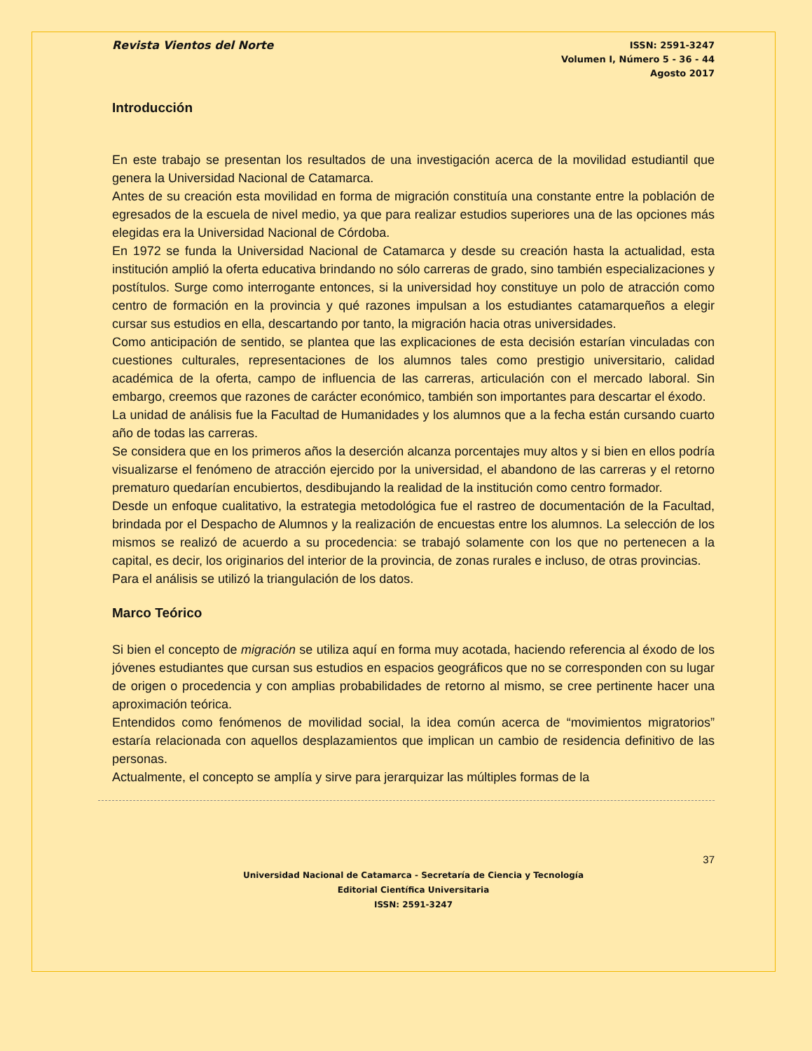Revista Vientos del Norte
ISSN: 2591-3247
Volumen I, Número 5 - 36 - 44
Agosto 2017
Introducción
En este trabajo se presentan los resultados de una investigación acerca de la movilidad estudiantil que genera la Universidad Nacional de Catamarca.
Antes de su creación esta movilidad en forma de migración constituía una constante entre la población de egresados de la escuela de nivel medio, ya que para realizar estudios superiores una de las opciones más elegidas era la Universidad Nacional de Córdoba.
En 1972 se funda la Universidad Nacional de Catamarca y desde su creación hasta la actualidad, esta institución amplió la oferta educativa brindando no sólo carreras de grado, sino también especializaciones y postítulos. Surge como interrogante entonces, si la universidad hoy constituye un polo de atracción como centro de formación en la provincia y qué razones impulsan a los estudiantes catamarqueños a elegir cursar sus estudios en ella, descartando por tanto, la migración hacia otras universidades.
Como anticipación de sentido, se plantea que las explicaciones de esta decisión estarían vinculadas con cuestiones culturales, representaciones de los alumnos tales como prestigio universitario, calidad académica de la oferta, campo de influencia de las carreras, articulación con el mercado laboral. Sin embargo, creemos que razones de carácter económico, también son importantes para descartar el éxodo.
La unidad de análisis fue la Facultad de Humanidades y los alumnos que a la fecha están cursando cuarto año de todas las carreras.
Se considera que en los primeros años la deserción alcanza porcentajes muy altos y si bien en ellos podría visualizarse el fenómeno de atracción ejercido por la universidad, el abandono de las carreras y el retorno prematuro quedarían encubiertos, desdibujando la realidad de la institución como centro formador.
Desde un enfoque cualitativo, la estrategia metodológica fue el rastreo de documentación de la Facultad, brindada por el Despacho de Alumnos y la realización de encuestas entre los alumnos. La selección de los mismos se realizó de acuerdo a su procedencia: se trabajó solamente con los que no pertenecen a la capital, es decir, los originarios del interior de la provincia, de zonas rurales e incluso, de otras provincias.
Para el análisis se utilizó la triangulación de los datos.
Marco Teórico
Si bien el concepto de migración se utiliza aquí en forma muy acotada, haciendo referencia al éxodo de los jóvenes estudiantes que cursan sus estudios en espacios geográficos que no se corresponden con su lugar de origen o procedencia y con amplias probabilidades de retorno al mismo, se cree pertinente hacer una aproximación teórica.
Entendidos como fenómenos de movilidad social, la idea común acerca de “movimientos migratorios” estaría relacionada con aquellos desplazamientos que implican un cambio de residencia definitivo de las personas.
Actualmente, el concepto se amplía y sirve para jerarquizar las múltiples formas de la
37
Universidad Nacional de Catamarca - Secretaría de Ciencia y Tecnología
Editorial Científica Universitaria
ISSN: 2591-3247